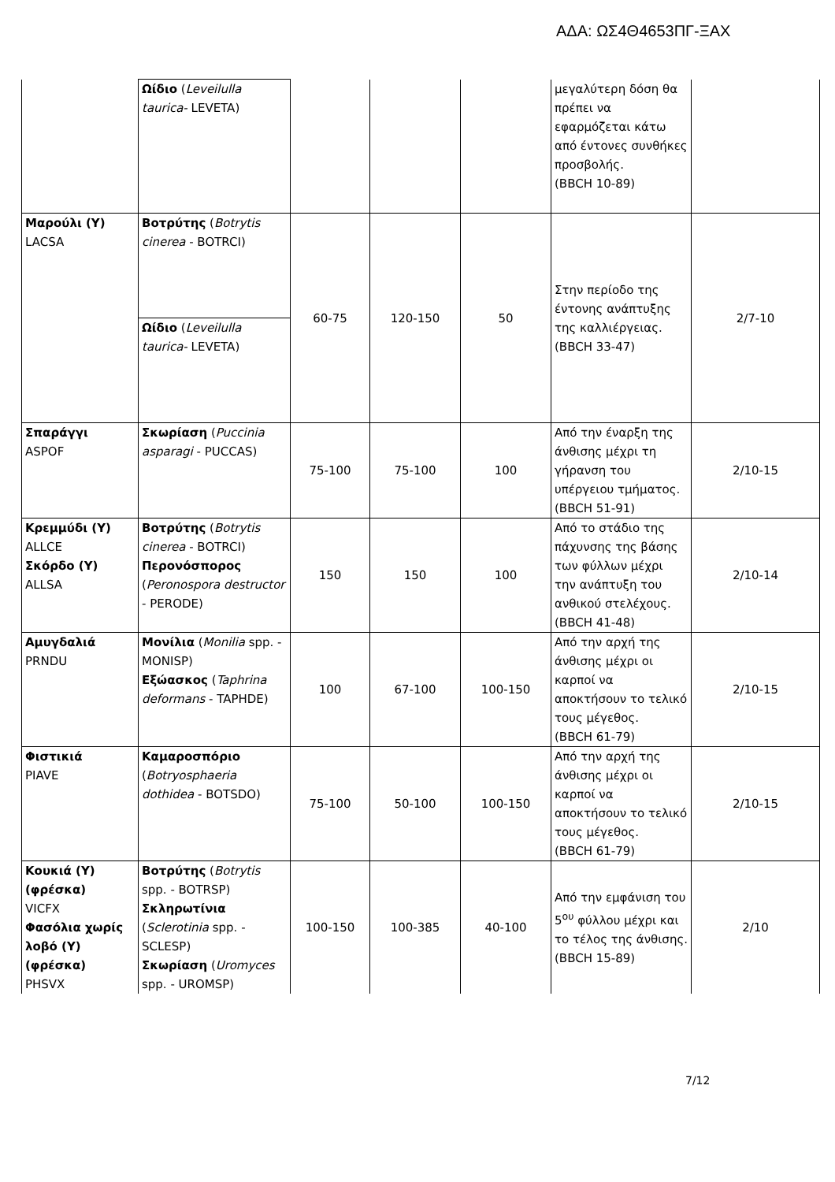ΑΔΑ: ΩΣ4Θ4653ΠΓ-ΞΑΧ
| | Ωίδιο ( Leveilulla taurica- LEVETA) | | | | μεγαλύτερη δόση θα πρέπει να εφαρμόζεται κάτω από έντονες συνθήκες προσβολής. (BBCH 10-89) | |
| Μαρούλι (Υ) LACSA | Βοτρύτης ( Botrytis cinerea - BOTRCI) | 60-75 | 120-150 | 50 | Στην περίοδο της έντονης ανάπτυξης της καλλιέργειας. (BBCH 33-47) | 2/7-10 |
| | Ωίδιο ( Leveilulla taurica- LEVETA) | | | | | |
| Σπαράγγι ASPOF | Σκωρίαση ( Puccinia asparagi - PUCCAS) | 75-100 | 75-100 | 100 | Από την έναρξη της άνθισης μέχρι τη γήρανση του υπέργειου τμήματος. (BBCH 51-91) | 2/10-15 |
| Κρεμμύδι (Υ) ALLCE Σκόρδο (Υ) ALLSA | Βοτρύτης ( Botrytis cinerea - BOTRCI) Περονόσπορος ( Peronospora destructor - PERODE) | 150 | 150 | 100 | Από το στάδιο της πάχυνσης της βάσης των φύλλων μέχρι την ανάπτυξη του ανθικού στελέχους. (BBCH 41-48) | 2/10-14 |
| Αμυγδαλιά PRNDU | Μονίλια ( Monilia spp. - MONISP) Εξώασκος ( Taphrina deformans - TAPHDE) | 100 | 67-100 | 100-150 | Από την αρχή της άνθισης μέχρι οι καρποί να αποκτήσουν το τελικό τους μέγεθος. (BBCH 61-79) | 2/10-15 |
| Φιστικιά PIAVE | Καμαροσπόριο ( Botryosphaeria dothidea - BOTSDO) | 75-100 | 50-100 | 100-150 | Από την αρχή της άνθισης μέχρι οι καρποί να αποκτήσουν το τελικό τους μέγεθος. (BBCH 61-79) | 2/10-15 |
| Κουκιά (Υ) (φρέσκα) VICFX Φασόλια χωρίς λοβό (Υ) (φρέσκα) PHSVX | Βοτρύτης ( Botrytis spp. - BOTRSP) Σκληρωτίνια ( Sclerotinia spp. - SCLESP) Σκωρίαση ( Uromyces spp. - UROMSP) | 100-150 | 100-385 | 40-100 | Από την εμφάνιση του 5<sup>ου</sup> φύλλου μέχρι και το τέλος της άνθισης. (BBCH 15-89) | 2/10 |
7/12